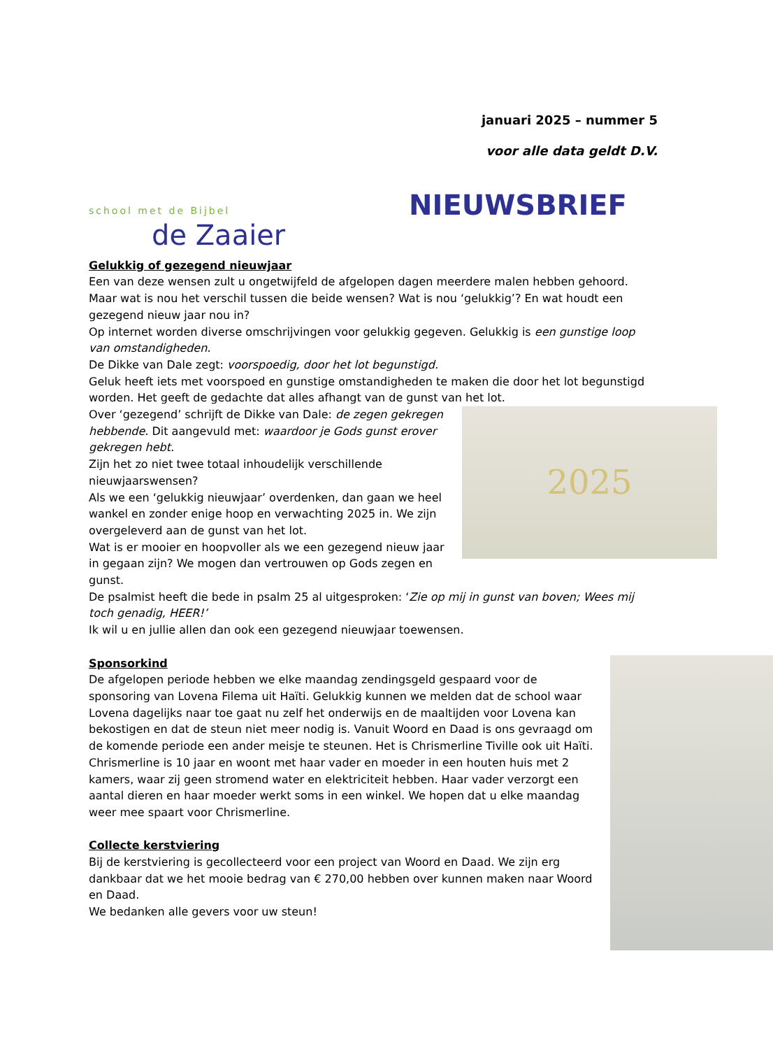school met de Bijbel
de Zaaier
januari 2025 – nummer 5
voor alle data geldt D.V.
NIEUWSBRIEF
Gelukkig of gezegend nieuwjaar
Een van deze wensen zult u ongetwijfeld de afgelopen dagen meerdere malen hebben gehoord. Maar wat is nou het verschil tussen die beide wensen? Wat is nou ‘gelukkig’? En wat houdt een gezegend nieuw jaar nou in?
Op internet worden diverse omschrijvingen voor gelukkig gegeven. Gelukkig is een gunstige loop van omstandigheden.
De Dikke van Dale zegt: voorspoedig, door het lot begunstigd.
Geluk heeft iets met voorspoed en gunstige omstandigheden te maken die door het lot begunstigd worden. Het geeft de gedachte dat alles afhangt van de gunst van het lot.
2025
Over ‘gezegend’ schrijft de Dikke van Dale: de zegen gekregen hebbende. Dit aangevuld met: waardoor je Gods gunst erover gekregen hebt.
Zijn het zo niet twee totaal inhoudelijk verschillende nieuwjaarswensen?
Als we een ‘gelukkig nieuwjaar’ overdenken, dan gaan we heel wankel en zonder enige hoop en verwachting 2025 in. We zijn overgeleverd aan de gunst van het lot.
Wat is er mooier en hoopvoller als we een gezegend nieuw jaar in gegaan zijn? We mogen dan vertrouwen op Gods zegen en gunst.
De psalmist heeft die bede in psalm 25 al uitgesproken: ‘Zie op mij in gunst van boven; Wees mij toch genadig, HEER!’
Ik wil u en jullie allen dan ook een gezegend nieuwjaar toewensen.
Sponsorkind
De afgelopen periode hebben we elke maandag zendingsgeld gespaard voor de sponsoring van Lovena Filema uit Haïti. Gelukkig kunnen we melden dat de school waar Lovena dagelijks naar toe gaat nu zelf het onderwijs en de maaltijden voor Lovena kan bekostigen en dat de steun niet meer nodig is. Vanuit Woord en Daad is ons gevraagd om de komende periode een ander meisje te steunen. Het is Chrismerline Tiville ook uit Haïti. Chrismerline is 10 jaar en woont met haar vader en moeder in een houten huis met 2 kamers, waar zij geen stromend water en elektriciteit hebben. Haar vader verzorgt een aantal dieren en haar moeder werkt soms in een winkel. We hopen dat u elke maandag weer mee spaart voor Chrismerline.
Collecte kerstviering
Bij de kerstviering is gecollecteerd voor een project van Woord en Daad. We zijn erg dankbaar dat we het mooie bedrag van € 270,00 hebben over kunnen maken naar Woord en Daad.
We bedanken alle gevers voor uw steun!